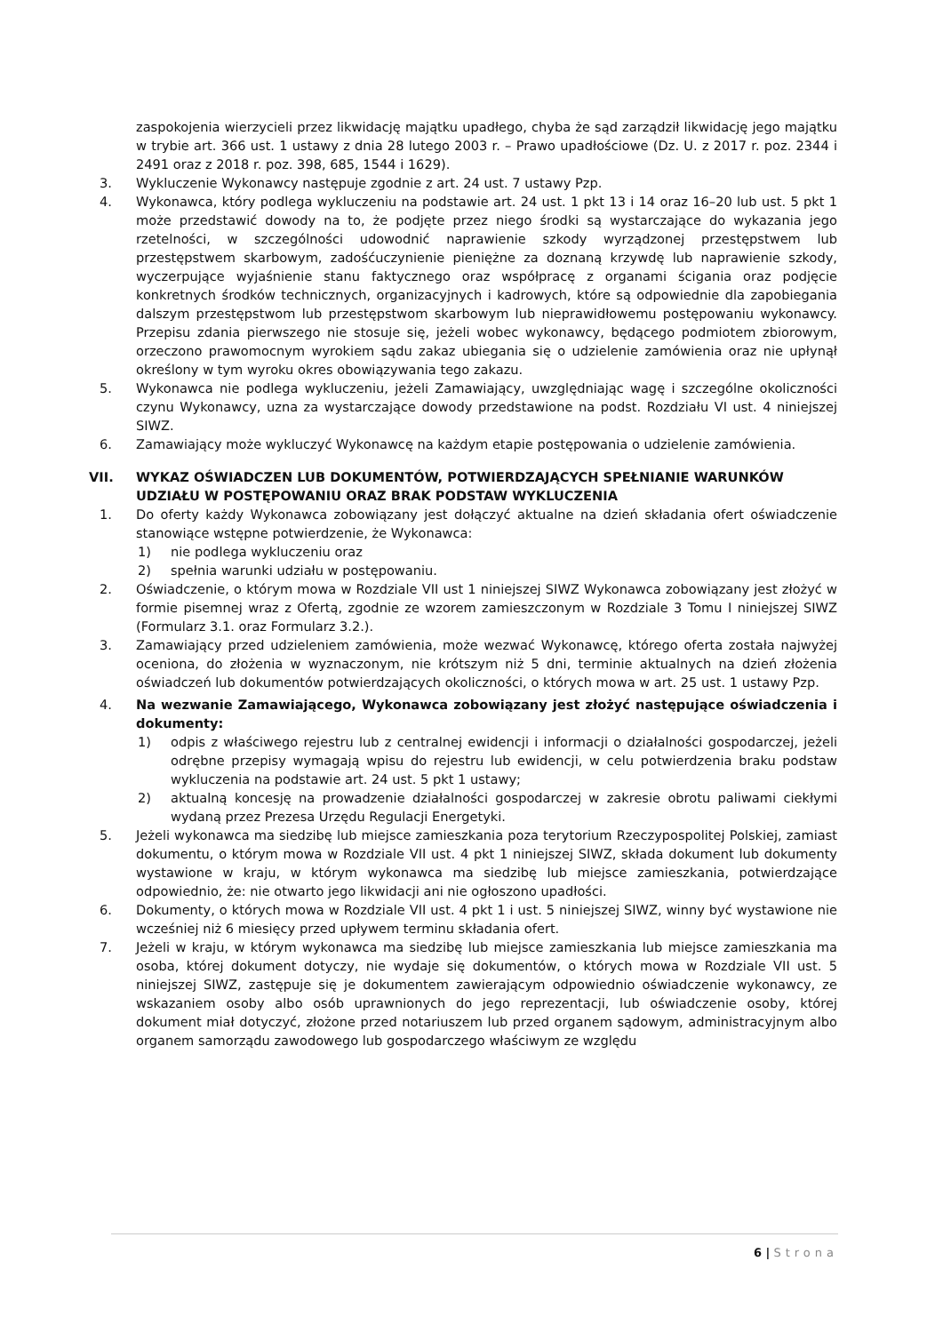zaspokojenia wierzycieli przez likwidację majątku upadłego, chyba że sąd zarządził likwidację jego majątku w trybie art. 366 ust. 1 ustawy z dnia 28 lutego 2003 r. – Prawo upadłościowe (Dz. U. z 2017 r. poz. 2344 i 2491 oraz z 2018 r. poz. 398, 685, 1544 i 1629).
3. Wykluczenie Wykonawcy następuje zgodnie z art. 24 ust. 7 ustawy Pzp.
4. Wykonawca, który podlega wykluczeniu na podstawie art. 24 ust. 1 pkt 13 i 14 oraz 16–20 lub ust. 5 pkt 1 może przedstawić dowody na to, że podjęte przez niego środki są wystarczające do wykazania jego rzetelności, w szczególności udowodnić naprawienie szkody wyrządzonej przestępstwem lub przestępstwem skarbowym, zadośćuczynienie pieniężne za doznaną krzywdę lub naprawienie szkody, wyczerpujące wyjaśnienie stanu faktycznego oraz współpracę z organami ścigania oraz podjęcie konkretnych środków technicznych, organizacyjnych i kadrowych, które są odpowiednie dla zapobiegania dalszym przestępstwom lub przestępstwom skarbowym lub nieprawidłowemu postępowaniu wykonawcy. Przepisu zdania pierwszego nie stosuje się, jeżeli wobec wykonawcy, będącego podmiotem zbiorowym, orzeczono prawomocnym wyrokiem sądu zakaz ubiegania się o udzielenie zamówienia oraz nie upłynął określony w tym wyroku okres obowiązywania tego zakazu.
5. Wykonawca nie podlega wykluczeniu, jeżeli Zamawiający, uwzględniając wagę i szczególne okoliczności czynu Wykonawcy, uzna za wystarczające dowody przedstawione na podst. Rozdziału VI ust. 4 niniejszej SIWZ.
6. Zamawiający może wykluczyć Wykonawcę na każdym etapie postępowania o udzielenie zamówienia.
VII. WYKAZ OŚWIADCZEN LUB DOKUMENTÓW, POTWIERDZAJĄCYCH SPEŁNIANIE WARUNKÓW UDZIAŁU W POSTĘPOWANIU ORAZ BRAK PODSTAW WYKLUCZENIA
1. Do oferty każdy Wykonawca zobowiązany jest dołączyć aktualne na dzień składania ofert oświadczenie stanowiące wstępne potwierdzenie, że Wykonawca:
1) nie podlega wykluczeniu oraz
2) spełnia warunki udziału w postępowaniu.
2. Oświadczenie, o którym mowa w Rozdziale VII ust 1 niniejszej SIWZ Wykonawca zobowiązany jest złożyć w formie pisemnej wraz z Ofertą, zgodnie ze wzorem zamieszczonym w Rozdziale 3 Tomu I niniejszej SIWZ (Formularz 3.1. oraz Formularz 3.2.).
3. Zamawiający przed udzieleniem zamówienia, może wezwać Wykonawcę, którego oferta została najwyżej oceniona, do złożenia w wyznaczonym, nie krótszym niż 5 dni, terminie aktualnych na dzień złożenia oświadczeń lub dokumentów potwierdzających okoliczności, o których mowa w art. 25 ust. 1 ustawy Pzp.
4. Na wezwanie Zamawiającego, Wykonawca zobowiązany jest złożyć następujące oświadczenia i dokumenty:
1) odpis z właściwego rejestru lub z centralnej ewidencji i informacji o działalności gospodarczej, jeżeli odrębne przepisy wymagają wpisu do rejestru lub ewidencji, w celu potwierdzenia braku podstaw wykluczenia na podstawie art. 24 ust. 5 pkt 1 ustawy;
2) aktualną koncesję na prowadzenie działalności gospodarczej w zakresie obrotu paliwami ciekłymi wydaną przez Prezesa Urzędu Regulacji Energetyki.
5. Jeżeli wykonawca ma siedzibę lub miejsce zamieszkania poza terytorium Rzeczypospolitej Polskiej, zamiast dokumentu, o którym mowa w Rozdziale VII ust. 4 pkt 1 niniejszej SIWZ, składa dokument lub dokumenty wystawione w kraju, w którym wykonawca ma siedzibę lub miejsce zamieszkania, potwierdzające odpowiednio, że: nie otwarto jego likwidacji ani nie ogłoszono upadłości.
6. Dokumenty, o których mowa w Rozdziale VII ust. 4 pkt 1 i ust. 5 niniejszej SIWZ, winny być wystawione nie wcześniej niż 6 miesięcy przed upływem terminu składania ofert.
7. Jeżeli w kraju, w którym wykonawca ma siedzibę lub miejsce zamieszkania lub miejsce zamieszkania ma osoba, której dokument dotyczy, nie wydaje się dokumentów, o których mowa w Rozdziale VII ust. 5 niniejszej SIWZ, zastępuje się je dokumentem zawierającym odpowiednio oświadczenie wykonawcy, ze wskazaniem osoby albo osób uprawnionych do jego reprezentacji, lub oświadczenie osoby, której dokument miał dotyczyć, złożone przed notariuszem lub przed organem sądowym, administracyjnym albo organem samorządu zawodowego lub gospodarczego właściwym ze względu
6 | Strona